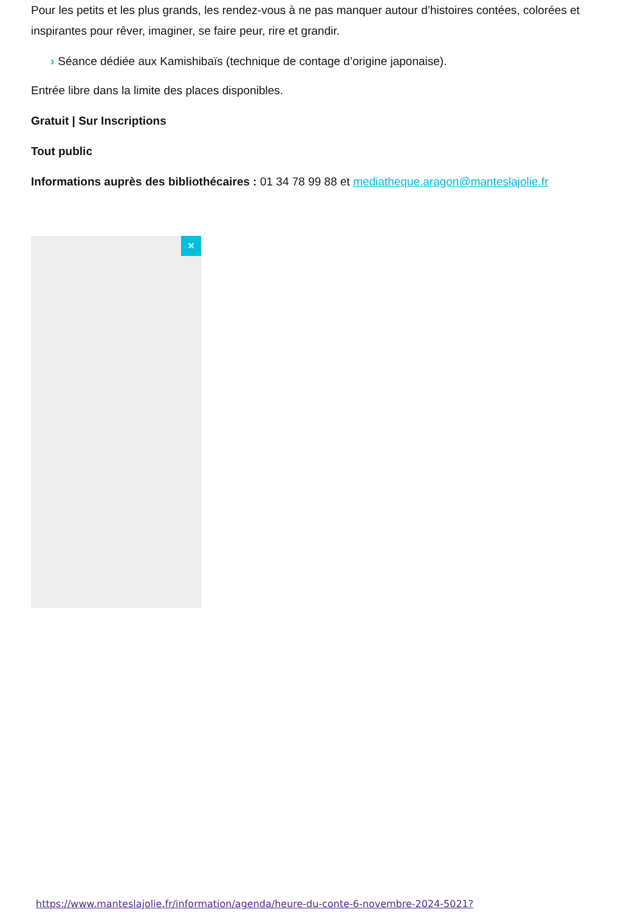Pour les petits et les plus grands, les rendez-vous à ne pas manquer autour d’histoires contées, colorées et inspirantes pour rêver, imaginer, se faire peur, rire et grandir.
› Séance dédiée aux Kamishibaïs (technique de contage d’origine japonaise).
Entrée libre dans la limite des places disponibles.
Gratuit | Sur Inscriptions
Tout public
Informations auprès des bibliothécaires : 01 34 78 99 88 et mediatheque.aragon@manteslajolie.fr
×
https://www.manteslajolie.fr/information/agenda/heure-du-conte-6-novembre-2024-5021?